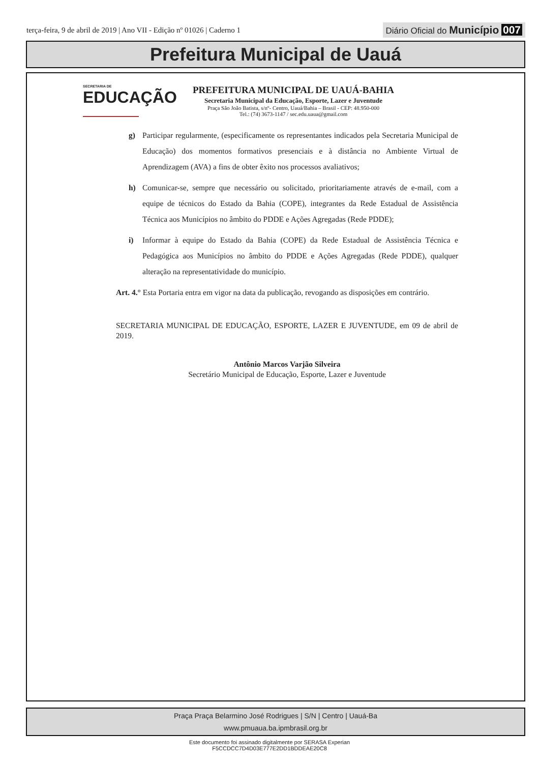terça-feira, 9 de abril de 2019 | Ano VII - Edição nº 01026 | Caderno 1
Diário Oficial do Município 007
Prefeitura Municipal de Uauá
SECRETARIA DE
EDUCAÇÃO
PREFEITURA MUNICIPAL DE UAUÁ-BAHIA
Secretaria Municipal da Educação, Esporte, Lazer e Juventude
Praça São João Batista, s/nº- Centro, Uauá/Bahia – Brasil - CEP: 48.950-000
Tel.: (74) 3673-1147 / sec.edu.uaua@gmail.com
g) Participar regularmente, (especificamente os representantes indicados pela Secretaria Municipal de Educação) dos momentos formativos presenciais e à distância no Ambiente Virtual de Aprendizagem (AVA) a fins de obter êxito nos processos avaliativos;
h) Comunicar-se, sempre que necessário ou solicitado, prioritariamente através de e-mail, com a equipe de técnicos do Estado da Bahia (COPE), integrantes da Rede Estadual de Assistência Técnica aos Municípios no âmbito do PDDE e Ações Agregadas (Rede PDDE);
i) Informar à equipe do Estado da Bahia (COPE) da Rede Estadual de Assistência Técnica e Pedagógica aos Municípios no âmbito do PDDE e Ações Agregadas (Rede PDDE), qualquer alteração na representatividade do município.
Art. 4.° Esta Portaria entra em vigor na data da publicação, revogando as disposições em contrário.
SECRETARIA MUNICIPAL DE EDUCAÇÃO, ESPORTE, LAZER E JUVENTUDE, em 09 de abril de 2019.
Antônio Marcos Varjão Silveira
Secretário Municipal de Educação, Esporte, Lazer e Juventude
Praça Praça Belarmino José Rodrigues | S/N | Centro | Uauá-Ba
www.pmuaua.ba.ipmbrasil.org.br
Este documento foi assinado digitalmente por SERASA Experian
F5CCDCC7D4D03E777E2DD1BDDEAE20C8